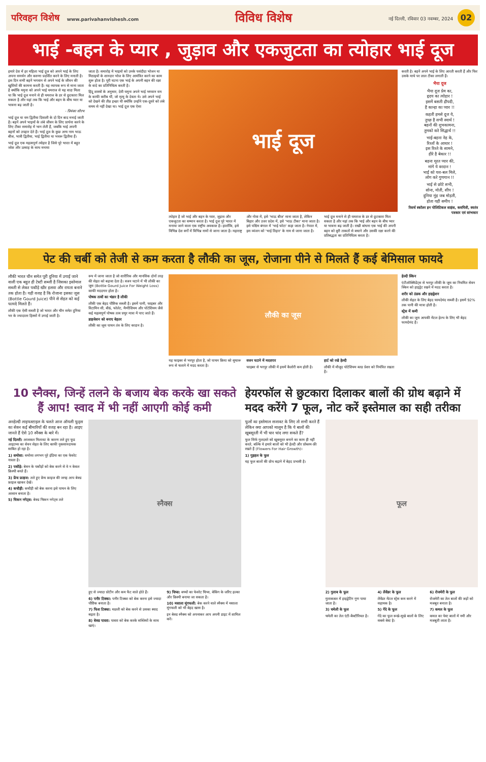परिवहन विशेष www.parivahanvishesh.com
विविध विशेष
नई दिल्ली, रविवार 03 नवम्बर, 2024 02
भाई -बहन के प्यार , जुड़ाव और एकजुटता का त्योहार भाई दूज
हमारे देश में हर महिला भाई दूज को अपने भाई के लिए अपना समर्थन और करुणा प्रदर्शित करने के लिए मनाती है। इस दिन सभी बहनें भगवान से अपने भाई के जीवन की खुशियों की कामना करती हैं। यह व्यापक रूप से माना जाता है क्योंकि यमुना को अपने भाई यमराज से यह वादा मिला था कि भाई दूज मनाने से ही यमराज के डर से छुटकारा मिल सकता है और यहां तक कि भाई और बहन के बीच प्यार या भावना बढ़ जाती है।
- प्रियंका सौरभ
भाई दूज या यम द्वितीया दिवाली के दो दिन बाद मनाई जाती है। बहनें अपने भाइयों के लंबे जीवन के लिए प्रार्थना करने के लिए टीका समारोह में भाग लेती हैं, जबकि भाई अपनी बहनों को उपहार देते हैं। भाई दूज के कुछ अन्य नाम भाऊ बीज, भात्री द्वितीया, भाई द्वितीया या भथरू द्वितीया हैं।
भाई दूज एक महत्वपूर्ण त्योहार है जिसे पूरे भारत में बहुत जोश और उत्साह के साथ मनाया
जाता है। समारोह में भाइयों को उनके पसंदीदा भोजन या मिठाइयों के शानदार भोज के लिए आमंत्रित करने का काम शुरू होता है। पूरी घटना एक भाई के अपनी बहन की रक्षा के वादे का प्रतिनिधित्व करती है।
हिंदू शास्त्रों के अनुसार, देवी यमुना अपने भाई भगवान यम के काफी करीब थीं, जो मृत्यु के देवता थे। उसे अपने भाई को देखने की तीव्र इच्छा थी क्योंकि उन्होंने एक-दूसरे को लंबे समय से नहीं देखा था। भाई दूज एक ऐसा
भाई दूज
त्योहार है जो भाई और बहन के प्यार, जुड़ाव और एकजुटता का सम्मान करता है। भाई दूज पूरे भारत में मनाया जाने वाला एक राष्ट्रीय अवकाश है। हालाँकि, इसे विभिन्न देश वर्गों में विभिन्न नामों से जाना जाता है। महाराष्ट्र
और गोवा में, इसे 'भाऊ बीज' माना जाता है, लेकिन बिहार और उत्तर प्रदेश में, इसे 'भाऊ टीका' माना जाता है। इसे पश्चिम बंगाल में 'भाई फोटा' कहा जाता है। नेपाल में, इस व्यंजन को 'भाई तिहार' के नाम से जाना जाता है।
भाई दूज मनाने से ही यमराज के डर से छुटकारा मिल सकता है और यहां तक कि भाई और बहन के बीच प्यार या भावना बढ़ जाती है। राखी बांधना एक भाई की अपनी बहन को बुरी ताकतों से बचाने और उसकी रक्षा करने की प्रतिबद्धता का प्रतिनिधित्व करता है।
करती है। बहनें अपने भाई के लिए आरती करती हैं और फिर उसके माथे पर लाल टीका लगाती हैं।
भैया दूज
भैया दूज प्रेम का,
हृदय का त्योहार !
इसमें बसती द्रौपदी,
है कान्हा का प्यार !!
कहती हमसे दूज ये,
तुच्छ है सभी स्वार्थ !
बहनों की शुभकामना,
तुमको करे सिद्धार्थ !!
भाई-बहना नेह के,
रिश्तों के आधार !
इस रिश्ते के सामने,
हीरे है बेकार !!
बहना मूरत प्यार की,
मांगे ये वरदान !
भाई को यश-बल मिले,
लोग करे गुणगान !!
भाई से छोटे सभी,
सोना, मोती, सीप !
दुनिया मुंह जब मोड़ती,
होता यही समीप !
रिसर्च स्कॉलर इन पोलिटिकल साइंस, कवयित्री, स्वतंत्र पत्रकार एवं स्तंभकार
पेट की चर्बी को तेजी से कम करता है लौकी का जूस, रोजाना पीने से मिलते हैं कई बेमिसाल फायदे
लौकी भारत चीन समेत पूरी दुनिया में उगाई जाने वाली एक बहुत ही टेस्टी सब्जी है जिसका इस्तेमाल सब्जी से लेकर पकौड़े खीर हलवा और रायता बनाने तक होता है। यही वजह है कि रोजाना इसका जूस (Bottle Gourd Juice) पीने से सेहत को कई फायदे मिलते हैं।
लौकी एक ऐसी सब्जी है जो भारत और चीन समेत दुनिया भर के ज्यादातर हिस्सों में उगाई जाती है।
रूप में जाना जाता है जो शारीरिक और मानसिक दोनों तरह की सेहत को बढ़ावा देता है। वजन घटाने में भी लौकी का जूस (Bottle Gourd Juice For Weight Loss) काफी मददगार होता है।
पोषक तत्वों का भंडार है लौकी
लौकी एक बेहद पौष्टिक सब्जी है। इसमें पानी, फाइबर और विटामिन सी, बी6, फोलेट, मैग्नीशियम और पोटेशियम जैसे कई महत्वपूर्ण पोषक तत्व प्रचुर मात्रा में पाए जाते हैं।
डाइजेशन को बनाए बेहतर
लौकी का जूस पाचन तंत्र के लिए वरदान है।
लौकी का जूस
यह फाइबर से भरपूर होता है, जो पाचन क्रिया को सुचारू रूप से चलाने में मदद करता है।
वजन घटाने में मददगार
फाइबर से भरपूर लौकी में इसमें कैलोरी कम होती है।
हार्ट को रखे हेल्दी
लौकी में मौजूद पोटेशियम ब्लड प्रेशर को नियंत्रित रखता है।
हेल्दी स्किन
एंटीऑक्सिडेंट्स से भरपूर लौकी के जूस का नियमित सेवन स्किन को हाइड्रेट रखने में मदद करता है।
शरीर को ठंडक और हाइड्रेशन
लौकी सेहत के लिए बेहद फायदेमंद सब्जी है। इसमें 92% तक पानी की मात्रा होती है।
स्ट्रेस में कमी
लौकी का जूस आपकी मेंटल हेल्थ के लिए भी बेहद फायदेमंद है।
10 स्नैक्स, जिन्हें तलने के बजाय बेक करके खा सकते हैं आप! स्वाद में भी नहीं आएगी कोई कमी
अनहेल्दी लाइफस्टाइल के चलते आज ऑयली फूड्स का सेवन कई बीमारियों की वजह बन रहा है। आइए जानते हैं ऐसे 10 स्नैक्स के बारे में।
नई दिल्ली। आजकल मिलावट के कारण तले हुए फूड आइटम्स का सेवन सेहत के लिए काफी नुकसानदायक साबित हो रहा है।
1) समोसा: समोसा लगभग पूरे इंडिया का एक फेवरेट नाश्ता है।
2) पकौड़े: बेसन के पकौड़ों को बेक करने से वे न केवल क्रिस्पी बनते हैं।
3) फ्रेंच फ्राइज: तले हुए फ्रेंच फ्राइज की जगह आप बेक्ड फ्राइज खाकर देखें।
4) कचौड़ी: कचौड़ी को बेक करना इसे पाचन के लिए आसान बनाता है।
5) चिकन नगेट्स: बेक्ड चिकन नगेट्स तले
स्नैक्स
हुए से ज्यादा प्रोटीन और कम फैट वाले होते हैं।
6) पनीर टिक्का: पनीर टिक्का को बेक करना इसे ज्यादा पौष्टिक बनाता है।
7) फिश टिक्का: मछली को बेक करने से उसका स्वाद बढ़ता है।
8) बेक्ड पास्ता: पास्ता को बेक करके सब्जियों के साथ खाएं।
9) चिप्स: बच्चों का फेवरेट चिप्स, बेकिंग के जरिए हल्का और क्रिस्पी बनाया जा सकता है।
10) मसाला मूंगफली: बेक करने वाले स्नैक्स में मसाला मूंगफली को भी बेहद खास है।
इन बेक्ड स्नैक्स को अपनाकर आप अपनी डाइट में शामिल करें।
हेयरफॉल से छुटकारा दिलाकर बालों की ग्रोथ बढ़ाने में मदद करेंगे 7 फूल, नोट करें इस्तेमाल का सही तरीका
फूलों का इस्तेमाल सजावट के लिए तो सभी करते हैं लेकिन क्या आपको मालूम है कि ये बालों की खूबसूरती में भी चार चांद लगा सकते हैं?
फूल सिर्फ गुलदस्ते को खूबसूरत बनाने का काम ही नहीं करते, बल्कि ये हमारे बालों को भी हेल्दी और प्रॉब्लम-फ्री रखते हैं (Flowers For Hair Growth)।
1) गुड़हल के फूल
यह फूल बालों की ग्रोथ बढ़ाने में बेहद प्रभावी है।
फूल
2) गुलाब के फूल
गुलाबजल में हाइड्रेटिंग गुण पाया जाता है।
3) चमेली के फूल
चमेली का तेल एंटी-बैक्टीरियल है।
4) लैवेंडर के फूल
लैवेंडर मेंटल स्ट्रेस कम करने में सहायक है।
5) गेंदे के फूल
गेंदे का फूल रूखे-सूखे बालों के लिए सबसे बेस्ट है।
6) रोजमेरी के फूल
रोजमेरी का तेल बालों की जड़ों को मजबूत बनाता है।
7) कमल के फूल
कमल का पेस्ट बालों में नमी और मजबूती लाता है।